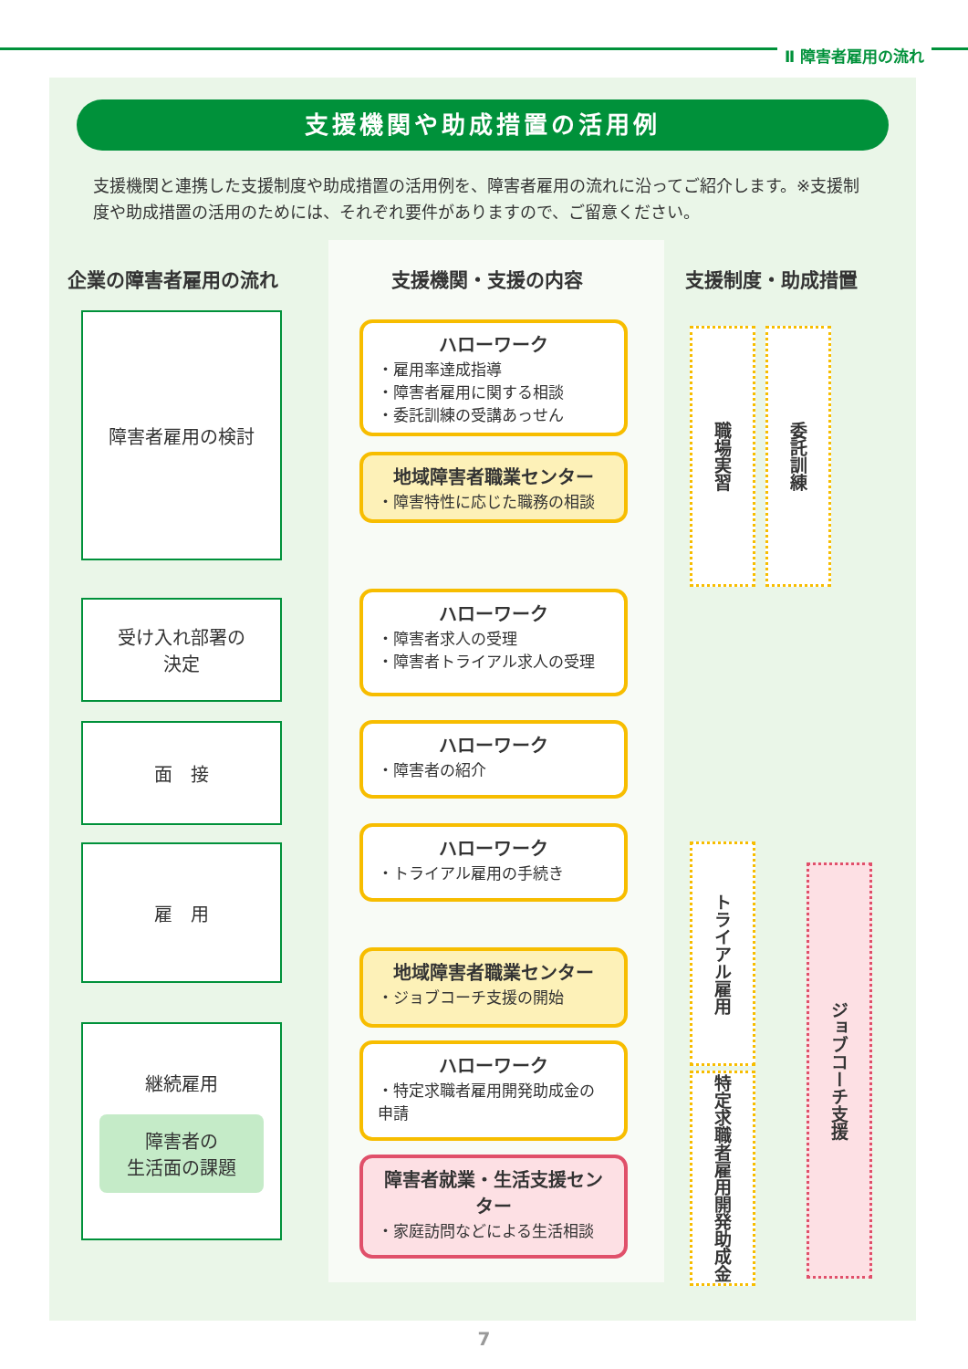Ⅱ 障害者雇用の流れ
支援機関や助成措置の活用例
支援機関と連携した支援制度や助成措置の活用例を、障害者雇用の流れに沿ってご紹介します。※支援制度や助成措置の活用のためには、それぞれ要件がありますので、ご留意ください。
企業の障害者雇用の流れ 支援機関・支援の内容 支援制度・助成措置
障害者雇用の検討
ハローワーク
・雇用率達成指導
・障害者雇用に関する相談
・委託訓練の受講あっせん
地域障害者職業センター
・障害特性に応じた職務の相談
職場実習
委託訓練
受け入れ部署の
決定
ハローワーク
・障害者求人の受理
・障害者トライアル求人の受理
面　接 ハローワーク
・障害者の紹介
雇　用
ハローワーク
・トライアル雇用の手続き
地域障害者職業センター
・ジョブコーチ支援の開始
継続雇用
障害者の
生活面の課題
ハローワーク
・特定求職者雇用開発助成金の申請
障害者就業・生活支援センター
・家庭訪問などによる生活相談
トライアル雇用
特定求職者雇用開発助成金
ジョブコーチ支援
7